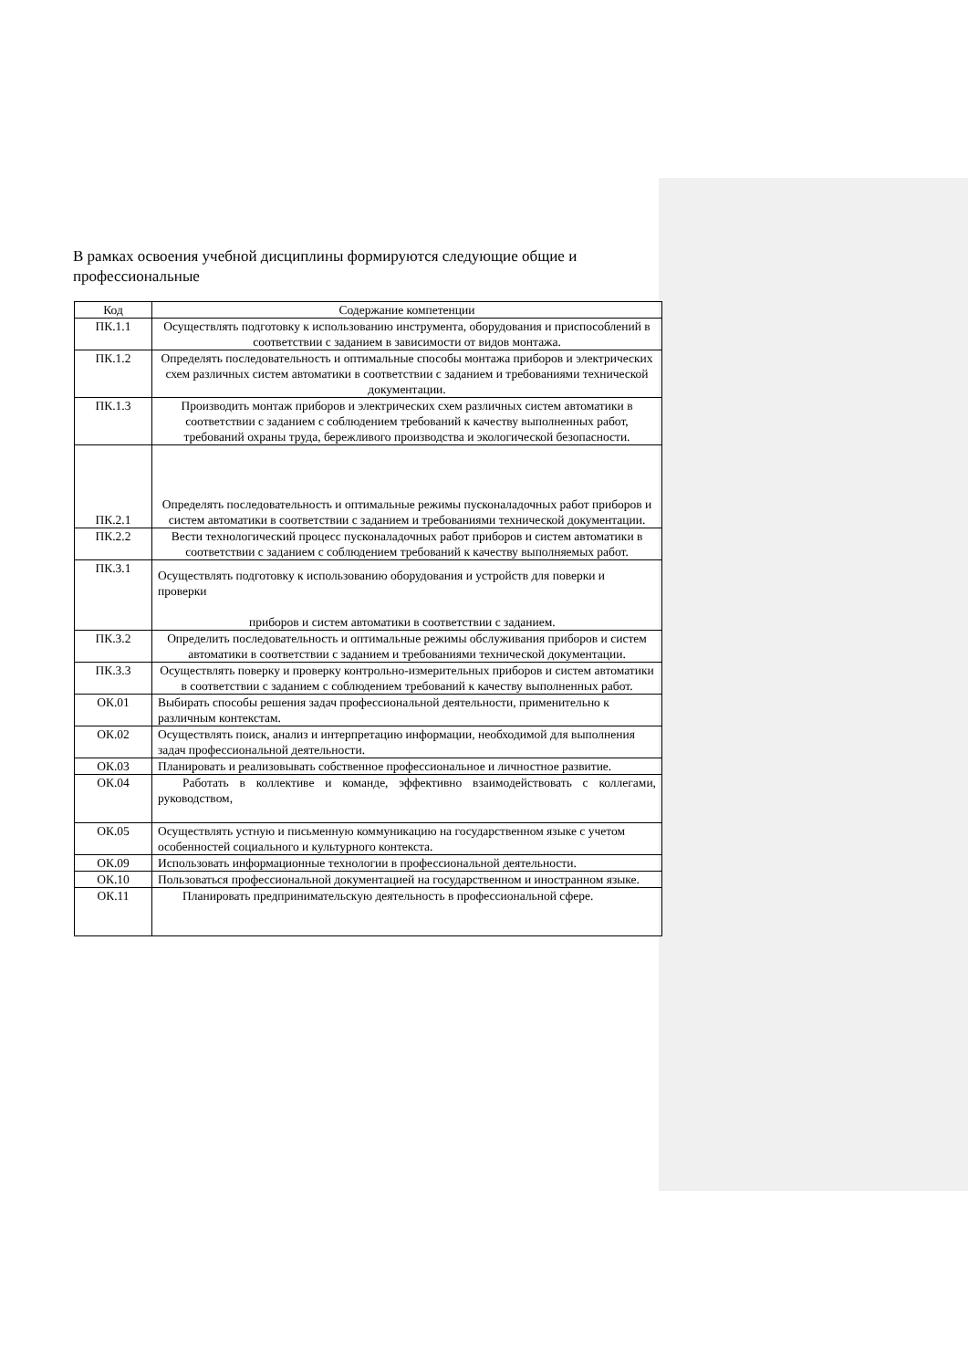В рамках освоения учебной дисциплины формируются следующие общие и профессиональные
| Код | Содержание компетенции |
| --- | --- |
| ПК.1.1 | Осуществлять подготовку к использованию инструмента, оборудования и приспособлений в соответствии с заданием в зависимости от видов монтажа. |
| ПК.1.2 | Определять последовательность и оптимальные способы монтажа приборов и электрических схем различных систем автоматики в соответствии с заданием и требованиями технической документации. |
| ПК.1.3 | Производить монтаж приборов и электрических схем различных систем автоматики в соответствии с заданием с соблюдением требований к качеству выполненных работ, требований охраны труда, бережливого производства и экологической безопасности. |
| ПК.2.1 | Определять последовательность и оптимальные режимы пусконаладочных работ приборов и систем автоматики в соответствии с заданием и требованиями технической документации. |
| ПК.2.2 | Вести технологический процесс пусконаладочных работ приборов и систем автоматики в соответствии с заданием с соблюдением требований к качеству выполняемых работ. |
| ПК.3.1 | Осуществлять подготовку к использованию оборудования и устройств для поверки и проверки приборов и систем автоматики в соответствии с заданием. |
| ПК.3.2 | Определить последовательность и оптимальные режимы обслуживания приборов и систем автоматики в соответствии с заданием и требованиями технической документации. |
| ПК.3.3 | Осуществлять поверку и проверку контрольно-измерительных приборов и систем автоматики в соответствии с заданием с соблюдением требований к качеству выполненных работ. |
| ОК.01 | Выбирать способы решения задач профессиональной деятельности, применительно к различным контекстам. |
| ОК.02 | Осуществлять поиск, анализ и интерпретацию информации, необходимой для выполнения задач профессиональной деятельности. |
| ОК.03 | Планировать и реализовывать собственное профессиональное и личностное развитие. |
| ОК.04 | Работать в коллективе и команде, эффективно взаимодействовать с коллегами, руководством, |
| ОК.05 | Осуществлять устную и письменную коммуникацию на государственном языке с учетом особенностей социального и культурного контекста. |
| ОК.09 | Использовать информационные технологии в профессиональной деятельности. |
| ОК.10 | Пользоваться профессиональной документацией на государственном и иностранном языке. |
| ОК.11 | Планировать предпринимательскую деятельность в профессиональной сфере. |